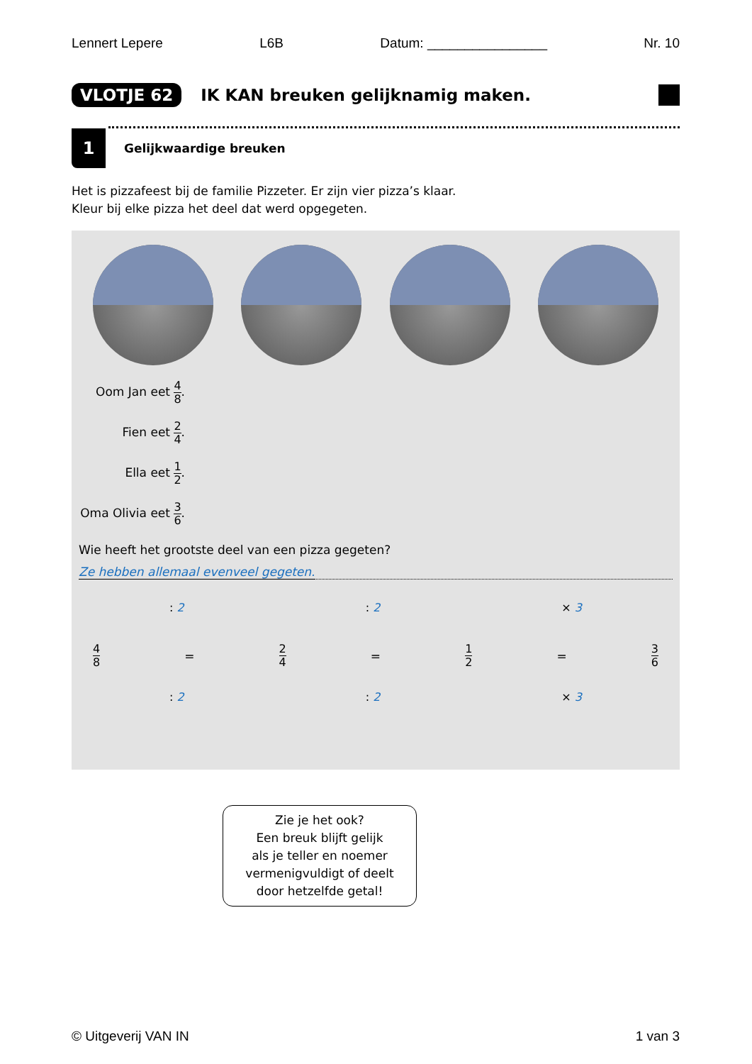Lennert Lepere L6B Datum: ________________ Nr. 10
VLOTJE 62
IK KAN breuken gelijknamig maken.
1 Gelijkwaardige breuken
Het is pizzafeest bij de familie Pizzeter. Er zijn vier pizza’s klaar.
Kleur bij elke pizza het deel dat werd opgegeten.
Oom Jan eet 4 8.
Fien eet 2 4.
Ella eet 1 2.
Oma Olivia eet 3 6.
Wie heeft het grootste deel van een pizza gegeten?
Ze hebben allemaal evenveel gegeten.
: 2: 2 × 3
4 8 = 2 4 = 1 2 = 3 6
: 2: 2 × 3
Zie je het ook?
Een breuk blijft gelijk
als je teller en noemer
vermenigvuldigt of deelt
door hetzelfde getal!
© Uitgeverij VAN IN 1 van 3